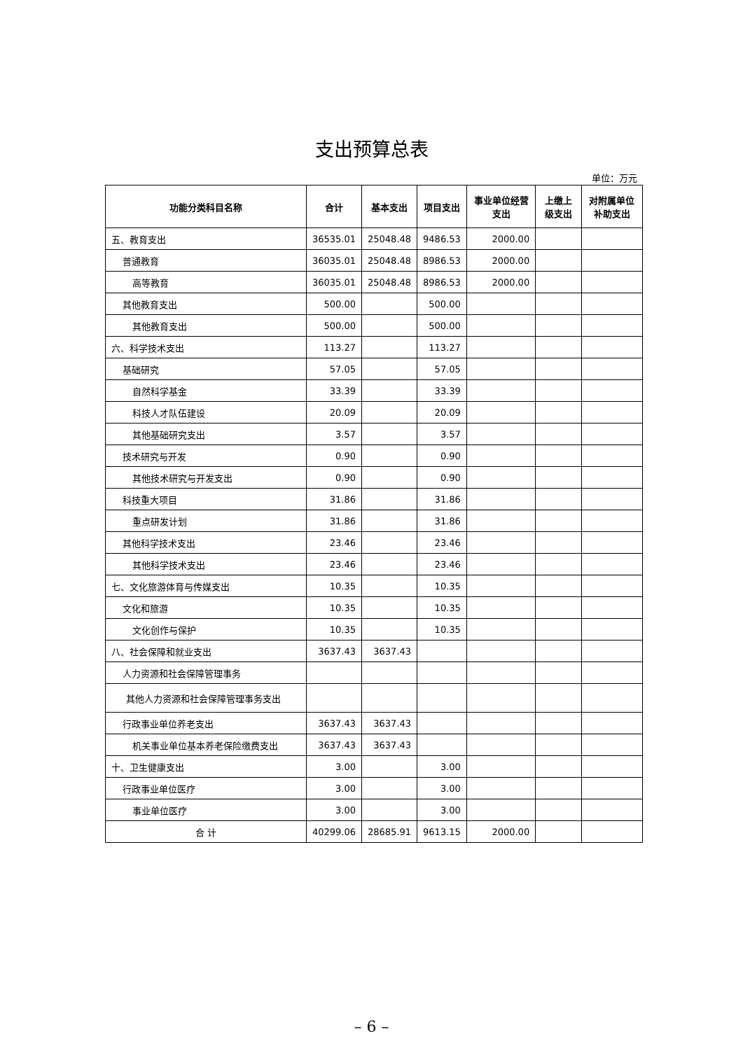支出预算总表
单位：万元
| 功能分类科目名称 | 合计 | 基本支出 | 项目支出 | 事业单位经营支出 | 上缴上级支出 | 对附属单位补助支出 |
| --- | --- | --- | --- | --- | --- | --- |
| 五、教育支出 | 36535.01 | 25048.48 | 9486.53 | 2000.00 | | |
| 普通教育 | 36035.01 | 25048.48 | 8986.53 | 2000.00 | | |
| 高等教育 | 36035.01 | 25048.48 | 8986.53 | 2000.00 | | |
| 其他教育支出 | 500.00 | | 500.00 | | | |
| 其他教育支出 | 500.00 | | 500.00 | | | |
| 六、科学技术支出 | 113.27 | | 113.27 | | | |
| 基础研究 | 57.05 | | 57.05 | | | |
| 自然科学基金 | 33.39 | | 33.39 | | | |
| 科技人才队伍建设 | 20.09 | | 20.09 | | | |
| 其他基础研究支出 | 3.57 | | 3.57 | | | |
| 技术研究与开发 | 0.90 | | 0.90 | | | |
| 其他技术研究与开发支出 | 0.90 | | 0.90 | | | |
| 科技重大项目 | 31.86 | | 31.86 | | | |
| 重点研发计划 | 31.86 | | 31.86 | | | |
| 其他科学技术支出 | 23.46 | | 23.46 | | | |
| 其他科学技术支出 | 23.46 | | 23.46 | | | |
| 七、文化旅游体育与传媒支出 | 10.35 | | 10.35 | | | |
| 文化和旅游 | 10.35 | | 10.35 | | | |
| 文化创作与保护 | 10.35 | | 10.35 | | | |
| 八、社会保障和就业支出 | 3637.43 | 3637.43 | | | | |
| 人力资源和社会保障管理事务 | | | | | | |
| 其他人力资源和社会保障管理事务支出 | | | | | | |
| 行政事业单位养老支出 | 3637.43 | 3637.43 | | | | |
| 机关事业单位基本养老保险缴费支出 | 3637.43 | 3637.43 | | | | |
| 十、卫生健康支出 | 3.00 | | 3.00 | | | |
| 行政事业单位医疗 | 3.00 | | 3.00 | | | |
| 事业单位医疗 | 3.00 | | 3.00 | | | |
| 合 计 | 40299.06 | 28685.91 | 9613.15 | 2000.00 | | |
– 6 –